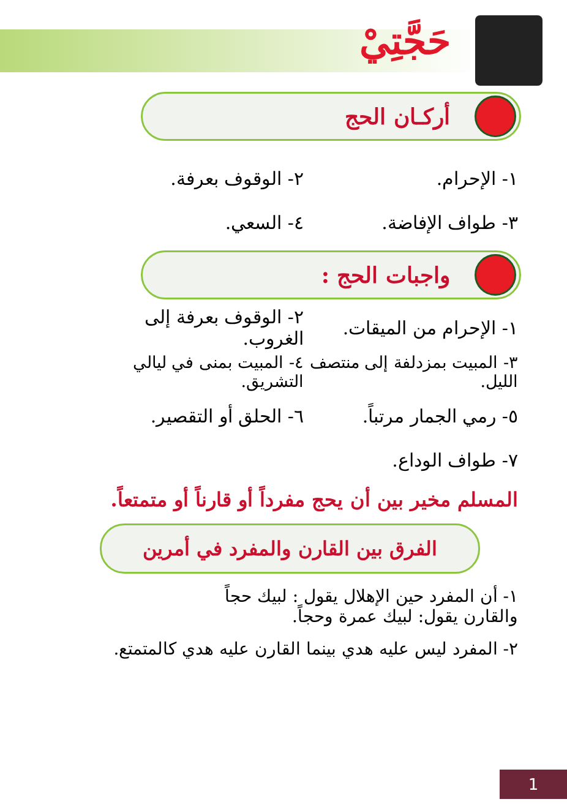حَجَّتِيْ
أركـان الحج
١- الإحرام. ٢- الوقوف بعرفة.
٣- طواف الإفاضة. ٤- السعي.
واجبات الحج :
١- الإحرام من الميقات. ٢- الوقوف بعرفة إلى الغروب.
٣- المبيت بمزدلفة إلى منتصف الليل. ٤- المبيت بمنى في ليالي التشريق.
٥- رمي الجمار مرتباً. ٦- الحلق أو التقصير.
٧- طواف الوداع.
المسلم مخير بين أن يحج مفرداً أو قارناً أو متمتعاً.
الفرق بين القارن والمفرد في أمرين
١- أن المفرد حين الإهلال يقول : لبيك حجاً
والقارن يقول: لبيك عمرة وحجاً.
٢- المفرد ليس عليه هدي بينما القارن عليه هدي كالمتمتع.
1